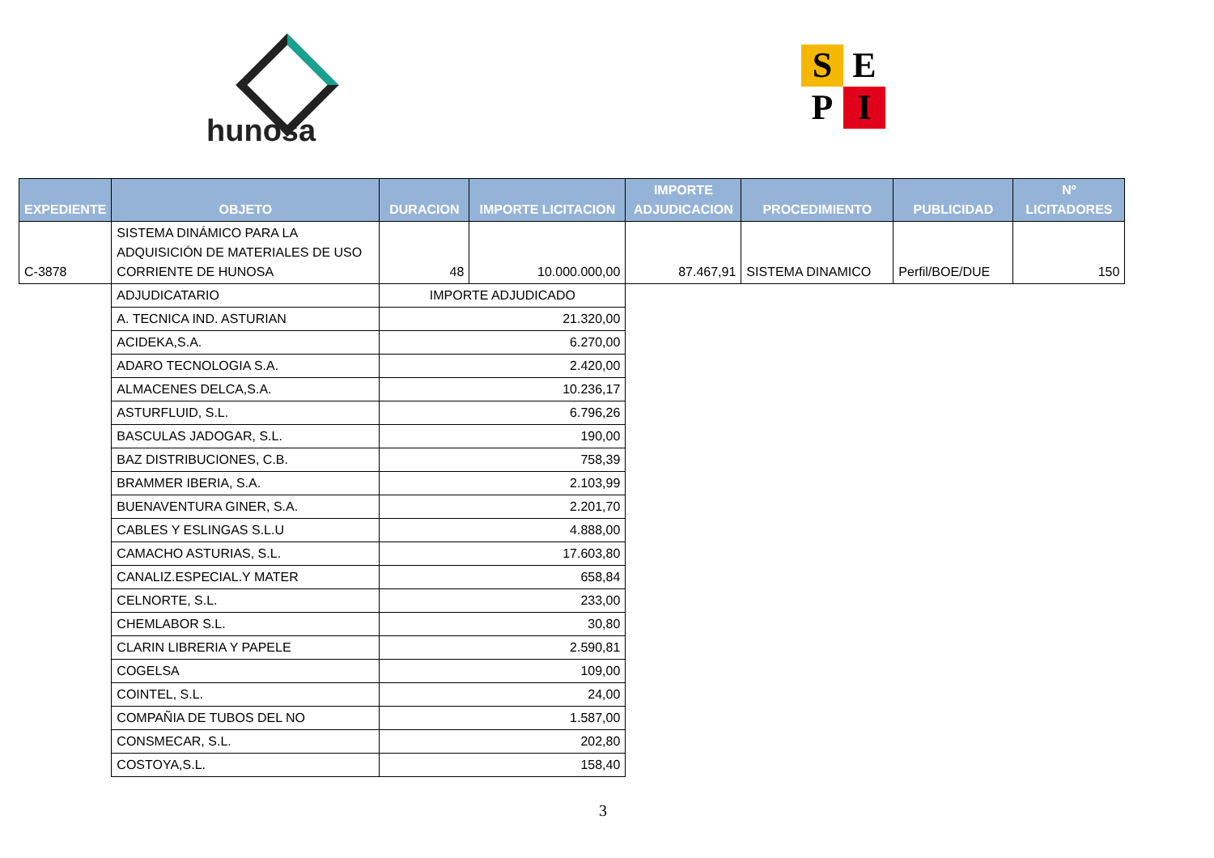hunosa
S E
P I
| EXPEDIENTE | OBJETO | DURACION | IMPORTE LICITACION | IMPORTE ADJUDICACION | PROCEDIMIENTO | PUBLICIDAD | Nº LICITADORES |
| --- | --- | --- | --- | --- | --- | --- | --- |
| C-3878 | SISTEMA DINÁMICO PARA LA ADQUISICIÓN DE MATERIALES DE USO CORRIENTE DE HUNOSA | 48 | 10.000.000,00 | 87.467,91 | SISTEMA DINAMICO | Perfil/BOE/DUE | 150 |
| | ADJUDICATARIO | IMPORTE ADJUDICADO | | | | | |
| | A. TECNICA IND. ASTURIAN | 21.320,00 | | | | | |
| | ACIDEKA,S.A. | 6.270,00 | | | | | |
| | ADARO TECNOLOGIA S.A. | 2.420,00 | | | | | |
| | ALMACENES DELCA,S.A. | 10.236,17 | | | | | |
| | ASTURFLUID, S.L. | 6.796,26 | | | | | |
| | BASCULAS JADOGAR, S.L. | 190,00 | | | | | |
| | BAZ DISTRIBUCIONES, C.B. | 758,39 | | | | | |
| | BRAMMER IBERIA, S.A. | 2.103,99 | | | | | |
| | BUENAVENTURA GINER, S.A. | 2.201,70 | | | | | |
| | CABLES Y ESLINGAS S.L.U | 4.888,00 | | | | | |
| | CAMACHO ASTURIAS, S.L. | 17.603,80 | | | | | |
| | CANALIZ.ESPECIAL.Y MATER | 658,84 | | | | | |
| | CELNORTE, S.L. | 233,00 | | | | | |
| | CHEMLABOR S.L. | 30,80 | | | | | |
| | CLARIN LIBRERIA Y PAPELE | 2.590,81 | | | | | |
| | COGELSA | 109,00 | | | | | |
| | COINTEL, S.L. | 24,00 | | | | | |
| | COMPAÑIA DE TUBOS DEL NO | 1.587,00 | | | | | |
| | CONSMECAR, S.L. | 202,80 | | | | | |
| | COSTOYA,S.L. | 158,40 | | | | | |
3